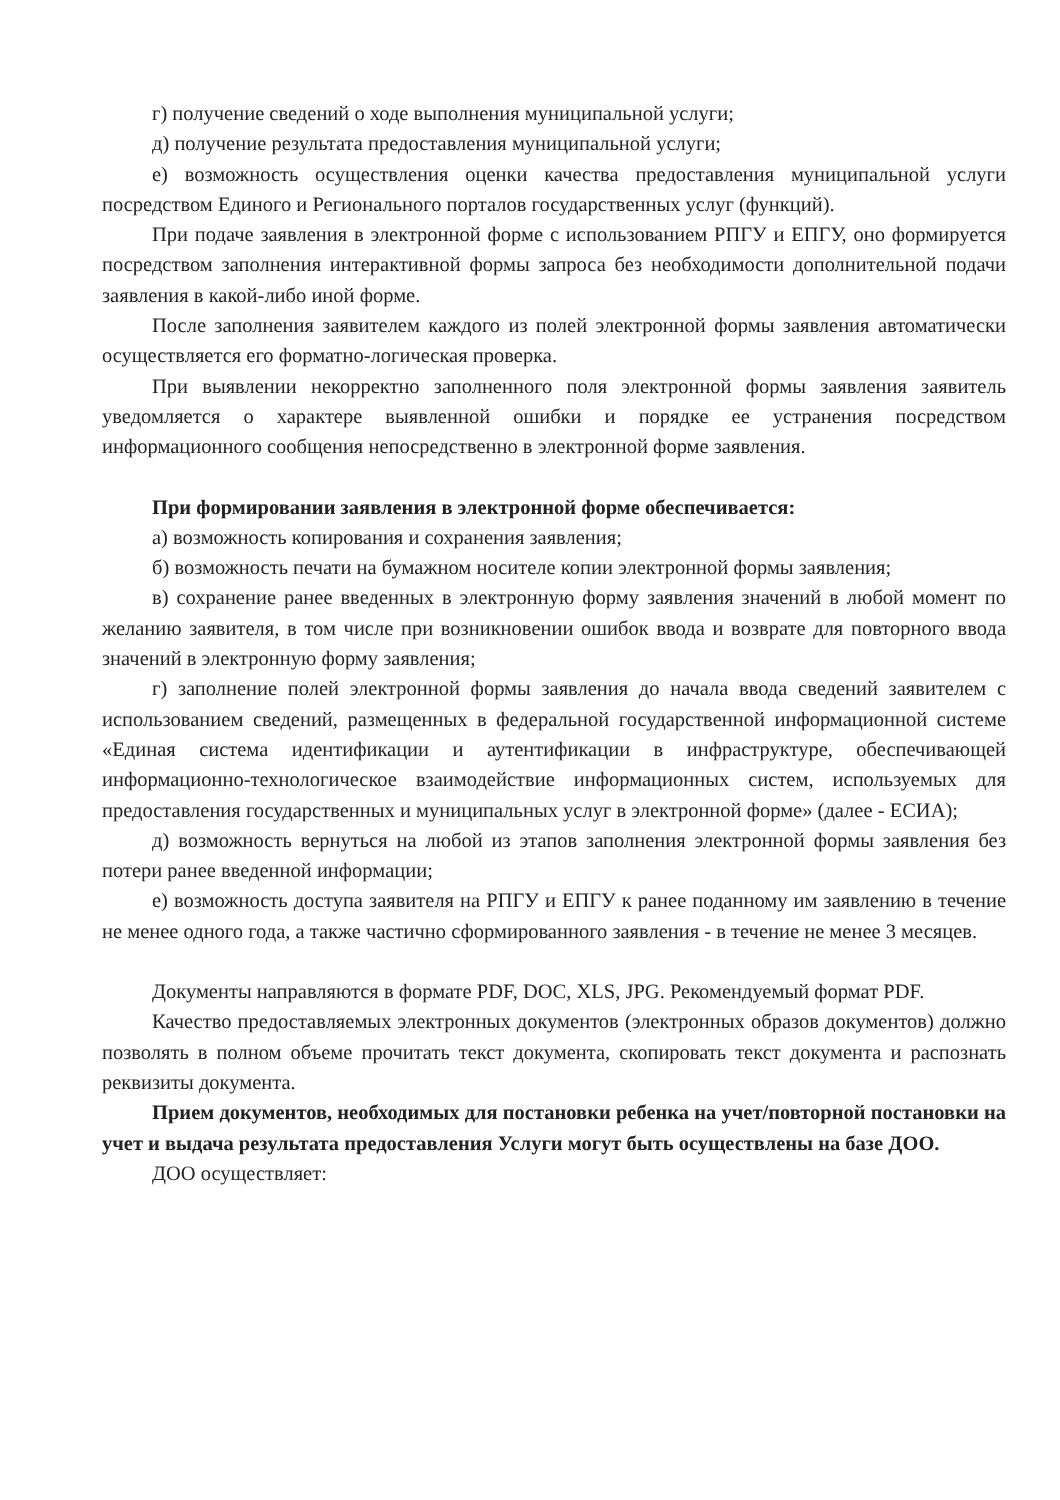г) получение сведений о ходе выполнения муниципальной услуги;
д) получение результата предоставления муниципальной услуги;
е) возможность осуществления оценки качества предоставления муниципальной услуги посредством Единого и Регионального порталов государственных услуг (функций).
При подаче заявления в электронной форме с использованием РПГУ и ЕПГУ, оно формируется посредством заполнения интерактивной формы запроса без необходимости дополнительной подачи заявления в какой-либо иной форме.
После заполнения заявителем каждого из полей электронной формы заявления автоматически осуществляется его форматно-логическая проверка.
При выявлении некорректно заполненного поля электронной формы заявления заявитель уведомляется о характере выявленной ошибки и порядке ее устранения посредством информационного сообщения непосредственно в электронной форме заявления.
При формировании заявления в электронной форме обеспечивается:
а) возможность копирования и сохранения заявления;
б) возможность печати на бумажном носителе копии электронной формы заявления;
в) сохранение ранее введенных в электронную форму заявления значений в любой момент по желанию заявителя, в том числе при возникновении ошибок ввода и возврате для повторного ввода значений в электронную форму заявления;
г) заполнение полей электронной формы заявления до начала ввода сведений заявителем с использованием сведений, размещенных в федеральной государственной информационной системе «Единая система идентификации и аутентификации в инфраструктуре, обеспечивающей информационно-технологическое взаимодействие информационных систем, используемых для предоставления государственных и муниципальных услуг в электронной форме» (далее - ЕСИА);
д) возможность вернуться на любой из этапов заполнения электронной формы заявления без потери ранее введенной информации;
е) возможность доступа заявителя на РПГУ и ЕПГУ к ранее поданному им заявлению в течение не менее одного года, а также частично сформированного заявления - в течение не менее 3 месяцев.
Документы направляются в формате PDF, DOC, XLS, JPG. Рекомендуемый формат PDF.
Качество предоставляемых электронных документов (электронных образов документов) должно позволять в полном объеме прочитать текст документа, скопировать текст документа и распознать реквизиты документа.
Прием документов, необходимых для постановки ребенка на учет/повторной постановки на учет и выдача результата предоставления Услуги могут быть осуществлены на базе ДОО.
ДОО осуществляет: